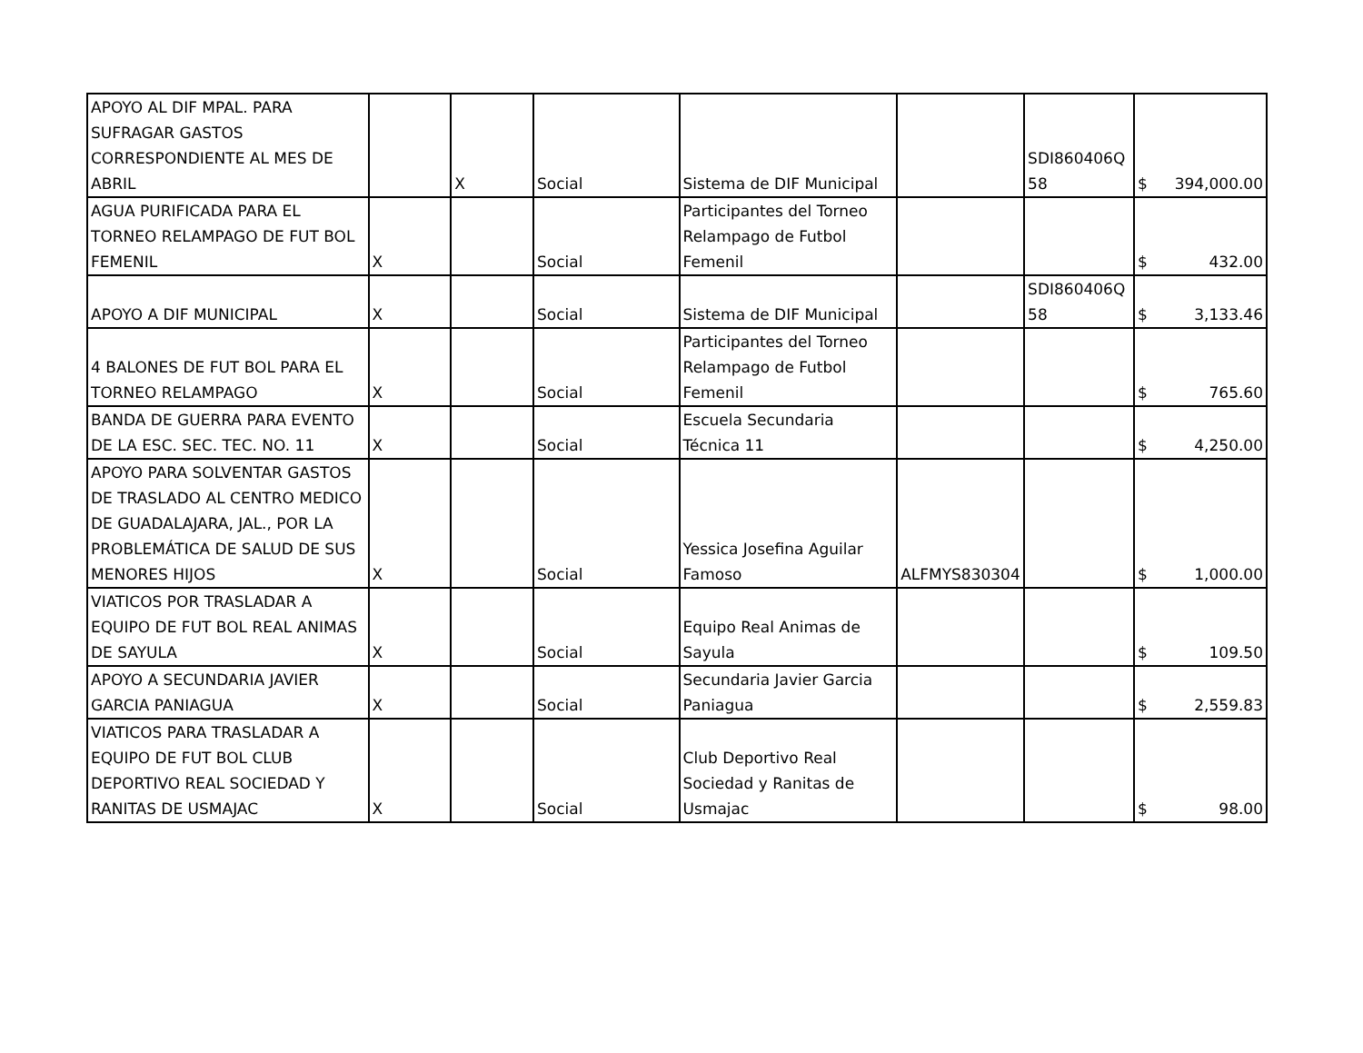| APOYO AL DIF MPAL. PARA SUFRAGAR GASTOS CORRESPONDIENTE AL MES DE ABRIL | | X | Social | Sistema de DIF Municipal | | SDI860406Q 58 | $ 394,000.00 |
| AGUA PURIFICADA PARA EL TORNEO RELAMPAGO DE FUT BOL FEMENIL | X | | Social | Participantes del Torneo Relampago de Futbol Femenil | | | $ 432.00 |
| APOYO A DIF MUNICIPAL | X | | Social | Sistema de DIF Municipal | | SDI860406Q 58 | $ 3,133.46 |
| 4 BALONES DE FUT BOL PARA EL TORNEO RELAMPAGO | X | | Social | Participantes del Torneo Relampago de Futbol Femenil | | | $ 765.60 |
| BANDA DE GUERRA PARA EVENTO DE LA ESC. SEC. TEC. NO. 11 | X | | Social | Escuela Secundaria Técnica 11 | | | $ 4,250.00 |
| APOYO PARA SOLVENTAR GASTOS DE TRASLADO AL CENTRO MEDICO DE GUADALAJARA, JAL., POR LA PROBLEMÁTICA DE SALUD DE SUS MENORES HIJOS | X | | Social | Yessica Josefina Aguilar Famoso | ALFMYS830304 | | $ 1,000.00 |
| VIATICOS POR TRASLADAR A EQUIPO DE FUT BOL REAL ANIMAS DE SAYULA | X | | Social | Equipo Real Animas de Sayula | | | $ 109.50 |
| APOYO A SECUNDARIA JAVIER GARCIA PANIAGUA | X | | Social | Secundaria Javier Garcia Paniagua | | | $ 2,559.83 |
| VIATICOS PARA TRASLADAR A EQUIPO DE FUT BOL CLUB DEPORTIVO REAL SOCIEDAD Y RANITAS DE USMAJAC | X | | Social | Club Deportivo Real Sociedad y Ranitas de Usmajac | | | $ 98.00 |